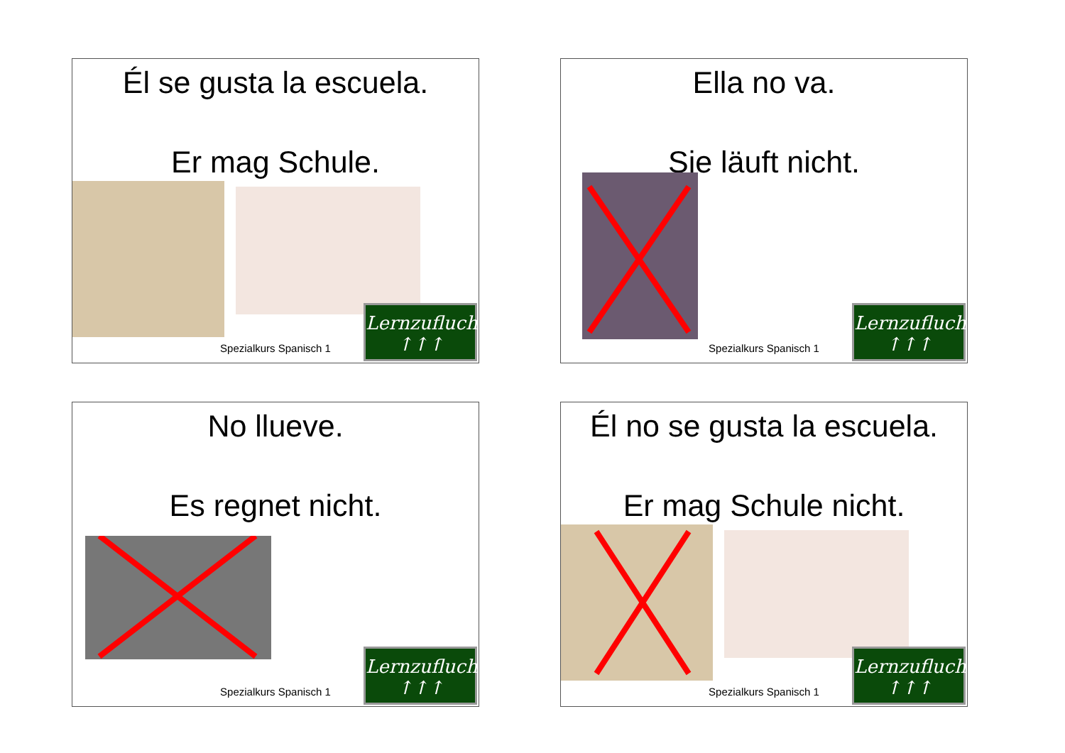Él se gusta la escuela.
Er mag Schule.
Spezialkurs Spanisch 1
Lernzuflucht
↑↑↑
Ella no va.
Sie läuft nicht.
Spezialkurs Spanisch 1
Lernzuflucht
↑↑↑
No llueve.
Es regnet nicht.
Spezialkurs Spanisch 1
Lernzuflucht
↑↑↑
Él no se gusta la escuela.
Er mag Schule nicht.
Spezialkurs Spanisch 1
Lernzuflucht
↑↑↑